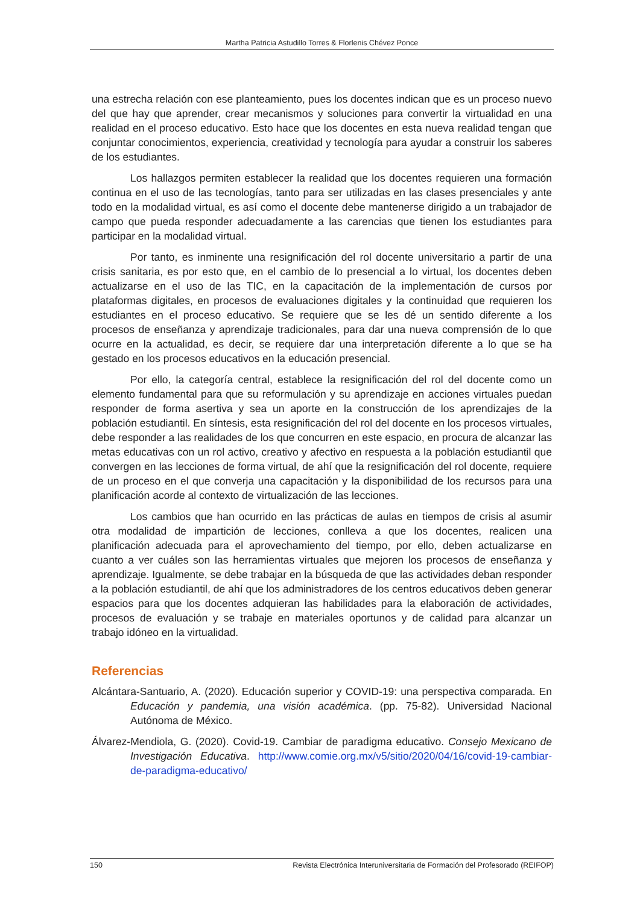Martha Patricia Astudillo Torres & Florlenis Chévez Ponce
una estrecha relación con ese planteamiento, pues los docentes indican que es un proceso nuevo del que hay que aprender, crear mecanismos y soluciones para convertir la virtualidad en una realidad en el proceso educativo. Esto hace que los docentes en esta nueva realidad tengan que conjuntar conocimientos, experiencia, creatividad y tecnología para ayudar a construir los saberes de los estudiantes.
Los hallazgos permiten establecer la realidad que los docentes requieren una formación continua en el uso de las tecnologías, tanto para ser utilizadas en las clases presenciales y ante todo en la modalidad virtual, es así como el docente debe mantenerse dirigido a un trabajador de campo que pueda responder adecuadamente a las carencias que tienen los estudiantes para participar en la modalidad virtual.
Por tanto, es inminente una resignificación del rol docente universitario a partir de una crisis sanitaria, es por esto que, en el cambio de lo presencial a lo virtual, los docentes deben actualizarse en el uso de las TIC, en la capacitación de la implementación de cursos por plataformas digitales, en procesos de evaluaciones digitales y la continuidad que requieren los estudiantes en el proceso educativo. Se requiere que se les dé un sentido diferente a los procesos de enseñanza y aprendizaje tradicionales, para dar una nueva comprensión de lo que ocurre en la actualidad, es decir, se requiere dar una interpretación diferente a lo que se ha gestado en los procesos educativos en la educación presencial.
Por ello, la categoría central, establece la resignificación del rol del docente como un elemento fundamental para que su reformulación y su aprendizaje en acciones virtuales puedan responder de forma asertiva y sea un aporte en la construcción de los aprendizajes de la población estudiantil. En síntesis, esta resignificación del rol del docente en los procesos virtuales, debe responder a las realidades de los que concurren en este espacio, en procura de alcanzar las metas educativas con un rol activo, creativo y afectivo en respuesta a la población estudiantil que convergen en las lecciones de forma virtual, de ahí que la resignificación del rol docente, requiere de un proceso en el que converja una capacitación y la disponibilidad de los recursos para una planificación acorde al contexto de virtualización de las lecciones.
Los cambios que han ocurrido en las prácticas de aulas en tiempos de crisis al asumir otra modalidad de impartición de lecciones, conlleva a que los docentes, realicen una planificación adecuada para el aprovechamiento del tiempo, por ello, deben actualizarse en cuanto a ver cuáles son las herramientas virtuales que mejoren los procesos de enseñanza y aprendizaje. Igualmente, se debe trabajar en la búsqueda de que las actividades deban responder a la población estudiantil, de ahí que los administradores de los centros educativos deben generar espacios para que los docentes adquieran las habilidades para la elaboración de actividades, procesos de evaluación y se trabaje en materiales oportunos y de calidad para alcanzar un trabajo idóneo en la virtualidad.
Referencias
Alcántara-Santuario, A. (2020). Educación superior y COVID-19: una perspectiva comparada. En Educación y pandemia, una visión académica. (pp. 75-82). Universidad Nacional Autónoma de México.
Álvarez-Mendiola, G. (2020). Covid-19. Cambiar de paradigma educativo. Consejo Mexicano de Investigación Educativa. http://www.comie.org.mx/v5/sitio/2020/04/16/covid-19-cambiar-de-paradigma-educativo/
150 Revista Electrónica Interuniversitaria de Formación del Profesorado (REIFOP)